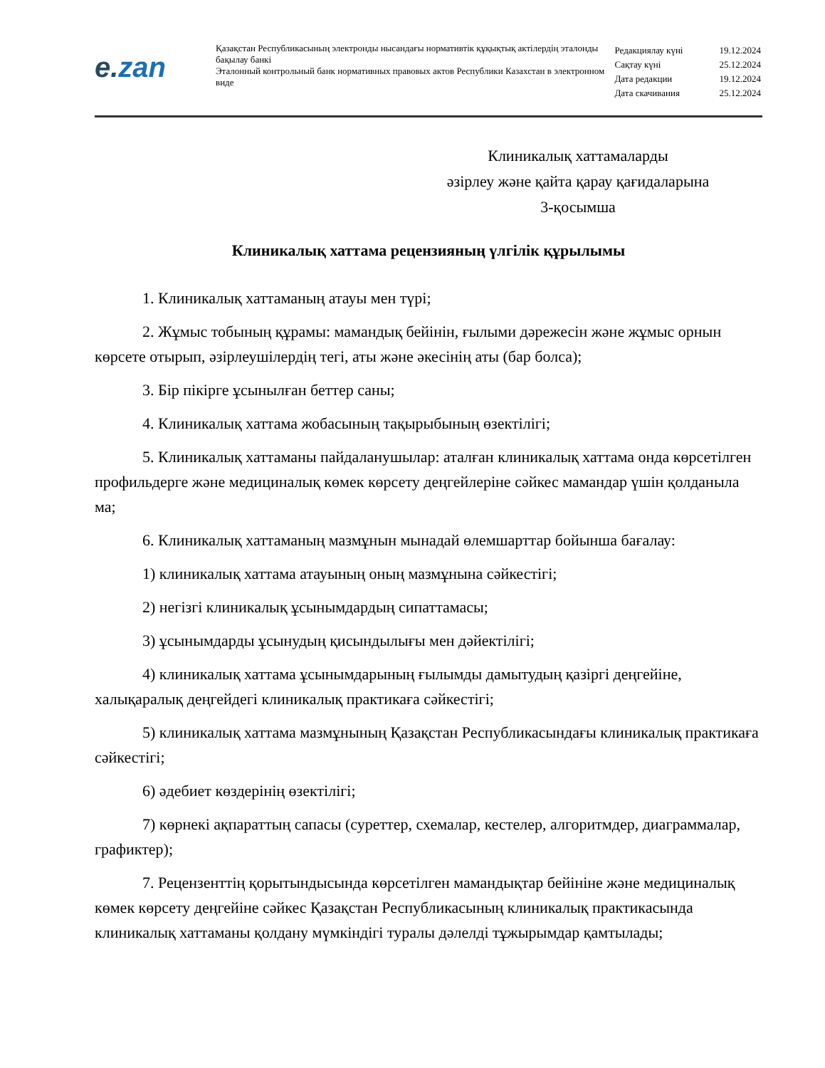e.zan
Қазақстан Республикасының электронды нысандағы нормативтік құқықтық актілердің эталонды бақылау банкі
Эталонный контрольный банк нормативных правовых актов Республики Казахстан в электронном виде
| Редакциялау күні | 19.12.2024 |
| Сақтау күні | 25.12.2024 |
| Дата редакции | 19.12.2024 |
| Дата скачивания | 25.12.2024 |
Клиникалық хаттамаларды
әзірлеу және қайта қарау қағидаларына
3-қосымша
Клиникалық хаттама рецензияның үлгілік құрылымы
1. Клиникалық хаттаманың атауы мен түрі;
2. Жұмыс тобының құрамы: мамандық бейінін, ғылыми дәрежесін және жұмыс орнын көрсете отырып, әзірлеушілердің тегі, аты және әкесінің аты (бар болса);
3. Бір пікірге ұсынылған беттер саны;
4. Клиникалық хаттама жобасының тақырыбының өзектілігі;
5. Клиникалық хаттаманы пайдаланушылар: аталған клиникалық хаттама онда көрсетілген профильдерге және медициналық көмек көрсету деңгейлеріне сәйкес мамандар үшін қолданыла ма;
6. Клиникалық хаттаманың мазмұнын мынадай өлемшарттар бойынша бағалау:
1) клиникалық хаттама атауының оның мазмұнына сәйкестігі;
2) негізгі клиникалық ұсынымдардың сипаттамасы;
3) ұсынымдарды ұсынудың қисындылығы мен дәйектілігі;
4) клиникалық хаттама ұсынымдарының ғылымды дамытудың қазіргі деңгейіне, халықаралық деңгейдегі клиникалық практикаға сәйкестігі;
5) клиникалық хаттама мазмұнының Қазақстан Республикасындағы клиникалық практикаға сәйкестігі;
6) әдебиет көздерінің өзектілігі;
7) көрнекі ақпараттың сапасы (суреттер, схемалар, кестелер, алгоритмдер, диаграммалар, графиктер);
7. Рецензенттің қорытындысында көрсетілген мамандықтар бейініне және медициналық көмек көрсету деңгейіне сәйкес Қазақстан Республикасының клиникалық практикасында клиникалық хаттаманы қолдану мүмкіндігі туралы дәлелді тұжырымдар қамтылады;